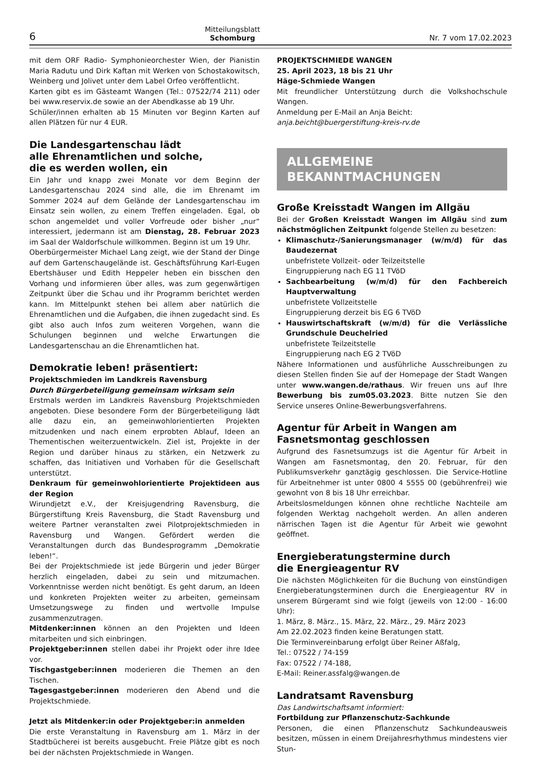6
Mitteilungsblatt
Schomburg
Nr. 7 vom 17.02.2023
mit dem ORF Radio- Symphonieorchester Wien, der Pianistin Maria Radutu und Dirk Kaftan mit Werken von Schostakowitsch, Weinberg und Jolivet unter dem Label Orfeo veröffentlicht.
Karten gibt es im Gästeamt Wangen (Tel.: 07522/74 211) oder bei www.reservix.de sowie an der Abendkasse ab 19 Uhr.
Schüler/innen erhalten ab 15 Minuten vor Beginn Karten auf allen Plätzen für nur 4 EUR.
Die Landesgartenschau lädt
alle Ehrenamtlichen und solche,
die es werden wollen, ein
Ein Jahr und knapp zwei Monate vor dem Beginn der Landesgartenschau 2024 sind alle, die im Ehrenamt im Sommer 2024 auf dem Gelände der Landesgartenschau im Einsatz sein wollen, zu einem Treffen eingeladen. Egal, ob schon angemeldet und voller Vorfreude oder bisher „nur“ interessiert, jedermann ist am Dienstag, 28. Februar 2023 im Saal der Waldorfschule willkommen. Beginn ist um 19 Uhr.
Oberbürgermeister Michael Lang zeigt, wie der Stand der Dinge auf dem Gartenschaugelände ist. Geschäftsführung Karl-Eugen Ebertshäuser und Edith Heppeler heben ein bisschen den Vorhang und informieren über alles, was zum gegenwärtigen Zeitpunkt über die Schau und ihr Programm berichtet werden kann. Im Mittelpunkt stehen bei allem aber natürlich die Ehrenamtlichen und die Aufgaben, die ihnen zugedacht sind. Es gibt also auch Infos zum weiteren Vorgehen, wann die Schulungen beginnen und welche Erwartungen die Landesgartenschau an die Ehrenamtlichen hat.
Demokratie leben! präsentiert:
Projektschmieden im Landkreis Ravensburg
Durch Bürgerbeteiligung gemeinsam wirksam sein
Erstmals werden im Landkreis Ravensburg Projektschmieden angeboten. Diese besondere Form der Bürgerbeteiligung lädt alle dazu ein, an gemeinwohlorientierten Projekten mitzudenken und nach einem erprobten Ablauf, Ideen an Thementischen weiterzuentwickeln. Ziel ist, Projekte in der Region und darüber hinaus zu stärken, ein Netzwerk zu schaffen, das Initiativen und Vorhaben für die Gesellschaft unterstützt.
Denkraum für gemeinwohlorientierte Projektideen aus der Region
Wirundjetzt e.V., der Kreisjugendring Ravensburg, die Bürgerstiftung Kreis Ravensburg, die Stadt Ravensburg und weitere Partner veranstalten zwei Pilotprojektschmieden in Ravensburg und Wangen. Gefördert werden die Veranstaltungen durch das Bundesprogramm „Demokratie leben!“.
Bei der Projektschmiede ist jede Bürgerin und jeder Bürger herzlich eingeladen, dabei zu sein und mitzumachen. Vorkenntnisse werden nicht benötigt. Es geht darum, an Ideen und konkreten Projekten weiter zu arbeiten, gemeinsam Umsetzungswege zu finden und wertvolle Impulse zusammenzutragen.
Mitdenker:innen können an den Projekten und Ideen mitarbeiten und sich einbringen.
Projektgeber:innen stellen dabei ihr Projekt oder ihre Idee vor.
Tischgastgeber:innen moderieren die Themen an den Tischen.
Tagesgastgeber:innen moderieren den Abend und die Projektschmiede.
Jetzt als Mitdenker:in oder Projektgeber:in anmelden
Die erste Veranstaltung in Ravensburg am 1. März in der Stadtbücherei ist bereits ausgebucht. Freie Plätze gibt es noch bei der nächsten Projektschmiede in Wangen.
PROJEKTSCHMIEDE WANGEN
25. April 2023, 18 bis 21 Uhr
Häge-Schmiede Wangen
Mit freundlicher Unterstützung durch die Volkshochschule Wangen.
Anmeldung per E-Mail an Anja Beicht:
anja.beicht@buergerstiftung-kreis-rv.de
ALLGEMEINE
BEKANNTMACHUNGEN
Große Kreisstadt Wangen im Allgäu
Bei der Großen Kreisstadt Wangen im Allgäu sind zum nächstmöglichen Zeitpunkt folgende Stellen zu besetzen:
Klimaschutz-/Sanierungsmanager (w/m/d) für das Baudezernat
unbefristete Vollzeit- oder Teilzeitstelle
Eingruppierung nach EG 11 TVöD
Sachbearbeitung (w/m/d) für den Fachbereich Hauptverwaltung
unbefristete Vollzeitstelle
Eingruppierung derzeit bis EG 6 TVöD
Hauswirtschaftskraft (w/m/d) für die Verlässliche Grundschule Deuchelried
unbefristete Teilzeitstelle
Eingruppierung nach EG 2 TVöD
Nähere Informationen und ausführliche Ausschreibungen zu diesen Stellen finden Sie auf der Homepage der Stadt Wangen unter www.wangen.de/rathaus. Wir freuen uns auf Ihre Bewerbung bis zum05.03.2023. Bitte nutzen Sie den Service unseres Online-Bewerbungsverfahrens.
Agentur für Arbeit in Wangen am
Fasnetsmontag geschlossen
Aufgrund des Fasnetsumzugs ist die Agentur für Arbeit in Wangen am Fasnetsmontag, den 20. Februar, für den Publikumsverkehr ganztägig geschlossen. Die Service-Hotline für Arbeitnehmer ist unter 0800 4 5555 00 (gebührenfrei) wie gewohnt von 8 bis 18 Uhr erreichbar.
Arbeitslosmeldungen können ohne rechtliche Nachteile am folgenden Werktag nachgeholt werden. An allen anderen närrischen Tagen ist die Agentur für Arbeit wie gewohnt geöffnet.
Energieberatungstermine durch
die Energieagentur RV
Die nächsten Möglichkeiten für die Buchung von einstündigen Energieberatungsterminen durch die Energieagentur RV in unserem Bürgeramt sind wie folgt (jeweils von 12:00 - 16:00 Uhr):
1. März, 8. März., 15. März, 22. März., 29. März 2023
Am 22.02.2023 finden keine Beratungen statt.
Die Terminvereinbarung erfolgt über Reiner Aßfalg,
Tel.: 07522 / 74-159
Fax: 07522 / 74-188,
E-Mail: Reiner.assfalg@wangen.de
Landratsamt Ravensburg
Das Landwirtschaftsamt informiert:
Fortbildung zur Pflanzenschutz-Sachkunde
Personen, die einen Pflanzenschutz Sachkundeausweis besitzen, müssen in einem Dreijahresrhythmus mindestens vier Stun-